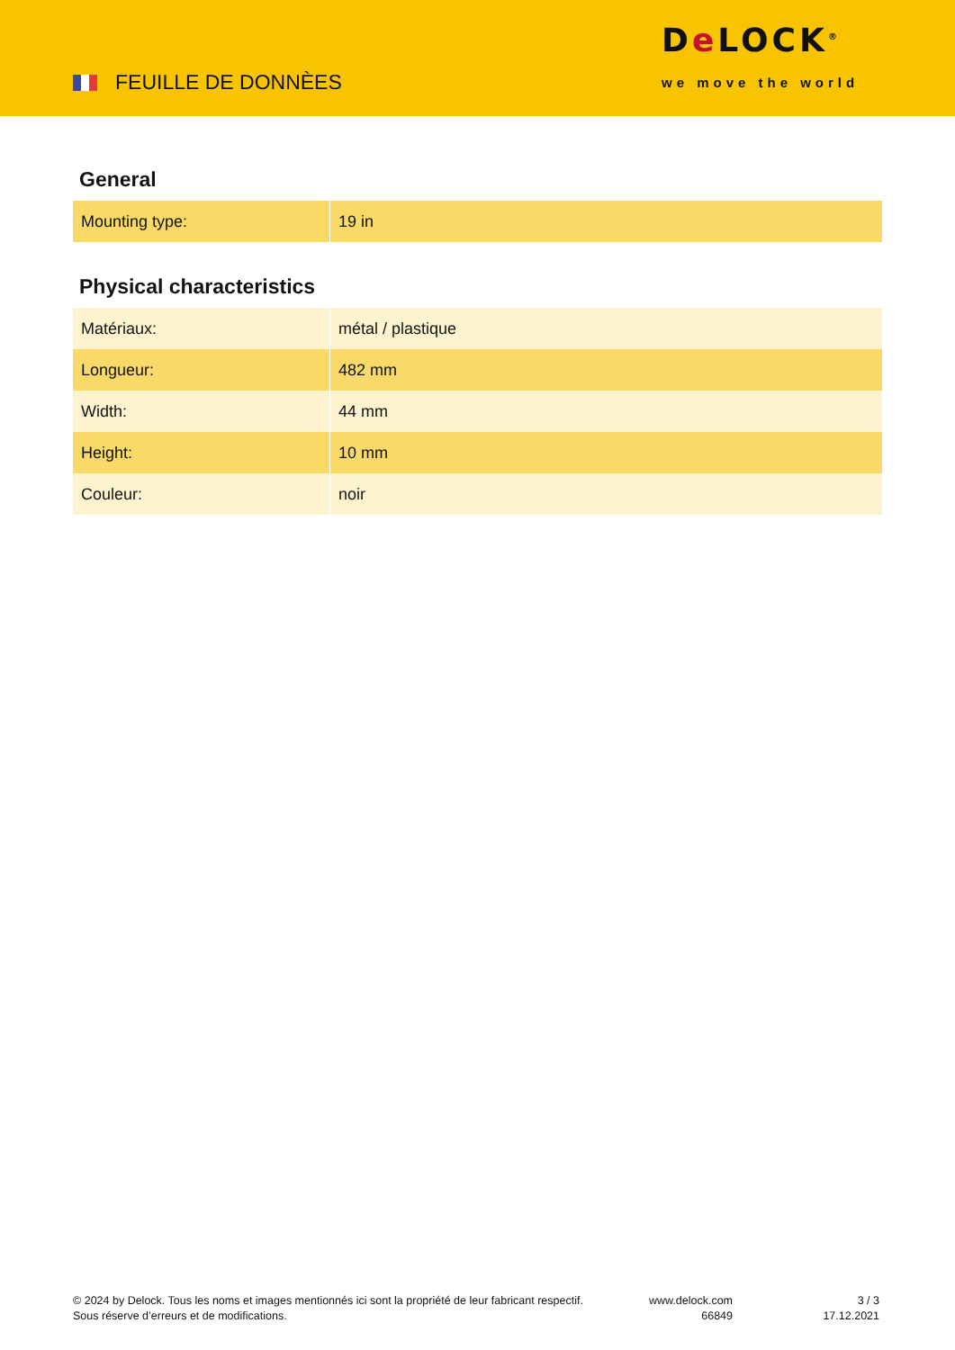FEUILLE DE DONNÈES
De LOCK<sup>®</sup>
we move the world
General
| Mounting type: | 19 in |
Physical characteristics
| Matériaux: | métal / plastique |
| Longueur: | 482 mm |
| Width: | 44 mm |
| Height: | 10 mm |
| Couleur: | noir |
© 2024 by Delock. Tous les noms et images mentionnés ici sont la propriété de leur fabricant respectif.
Sous réserve d’erreurs et de modifications.
www.delock.com
66849
3 / 3
17.12.2021